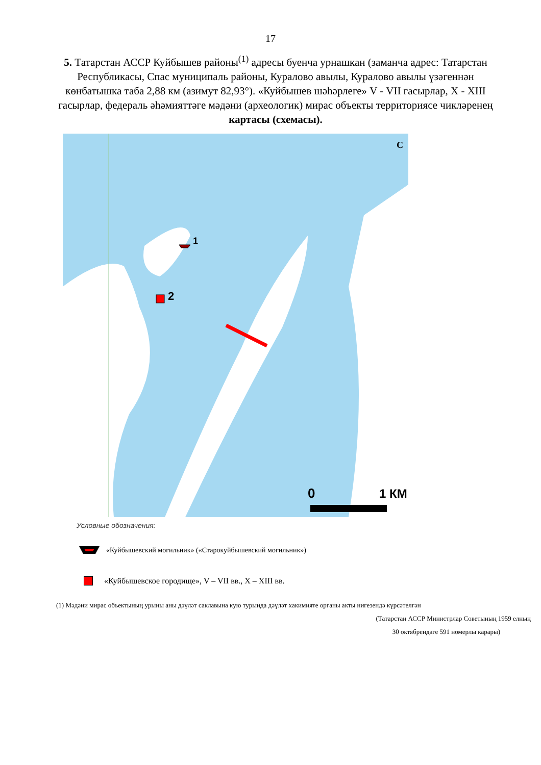17
5. Татарстан АССР Куйбышев районы<sup>(1)</sup> адресы буенча урнашкан (заманча адрес: Татарстан Республикасы, Спас муниципаль районы, Куралово авылы, Куралово авылы үзәгеннән көнбатышка таба 2,88 км (азимут 82,93°). «Куйбышев шәһәрлеге» V - VII гасырлар, X - XIII гасырлар, федераль әһәмияттәге мәдәни (археологик) мирас объекты территориясе чикләренең картасы (схемасы).
1
2
С
0 1 КМ
Условные обозначения:
«Куйбышевский могильник» («Старокуйбышевский могильник»)
«Куйбышевское городище», V – VII вв., X – XIII вв.
(1) Мәдәни мирас объектының урыны аны дәүләт саклавына кую турында дәүләт хакимияте органы акты нигезендә күрсәтелгән
(Татарстан АССР Министрлар Советының 1959 елның
30 октябрендәге 591 номерлы карары)